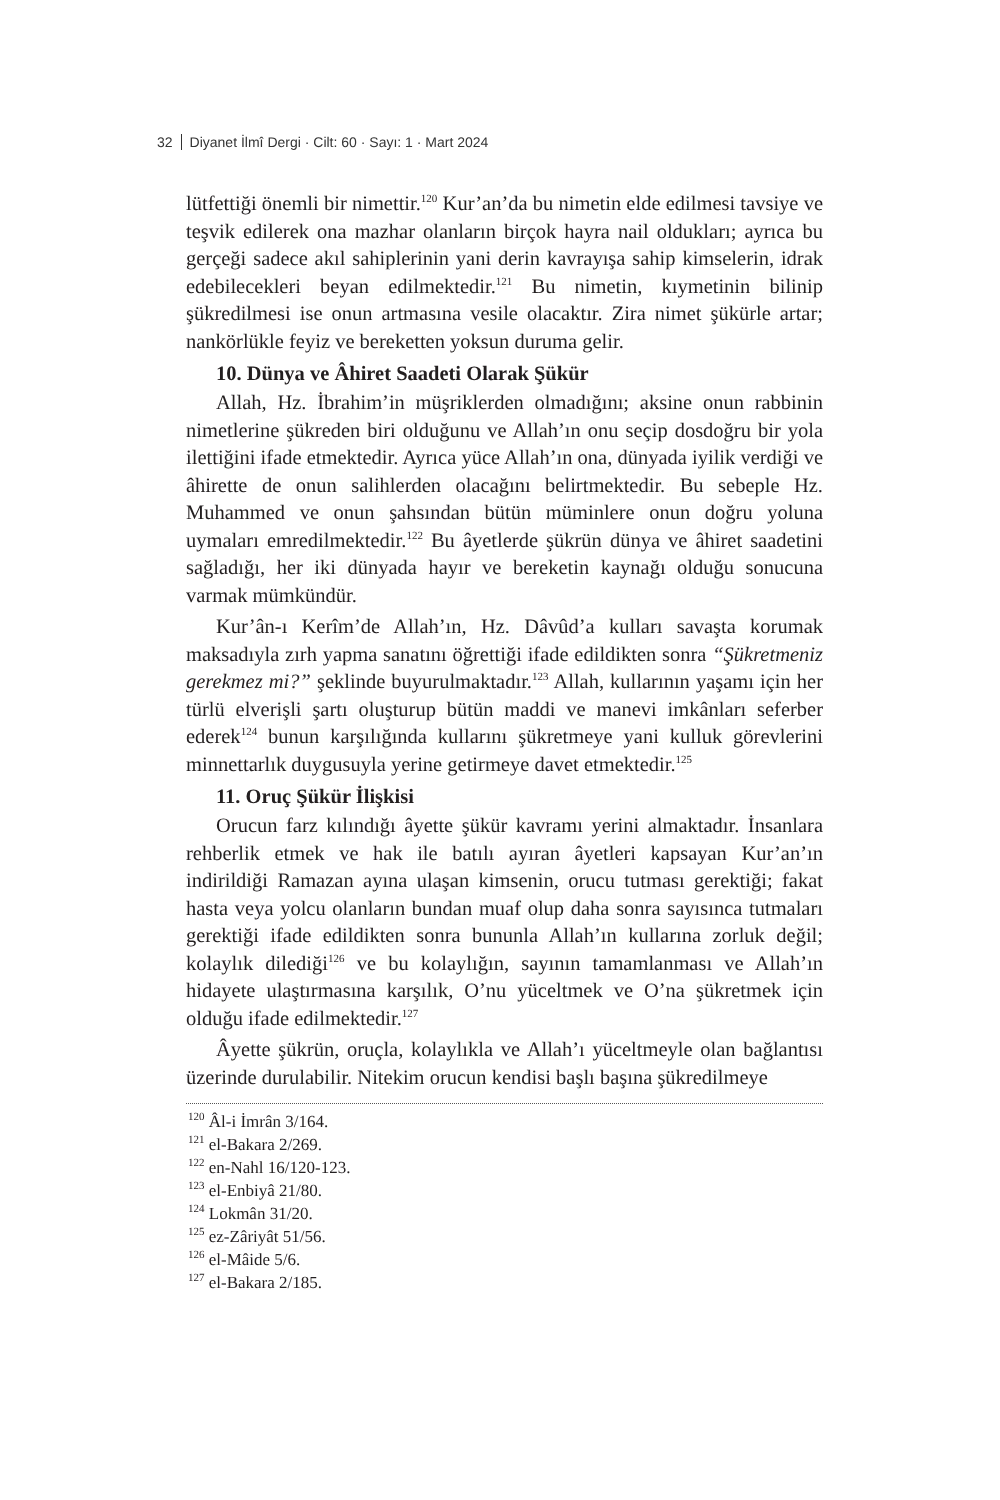32 Diyanet İlmî Dergi · Cilt: 60 · Sayı: 1 · Mart 2024
lütfettiği önemli bir nimettir.<sup>120</sup> Kur’an’da bu nimetin elde edilmesi tavsiye ve teşvik edilerek ona mazhar olanların birçok hayra nail oldukları; ayrıca bu gerçeği sadece akıl sahiplerinin yani derin kavrayışa sahip kimselerin, idrak edebilecekleri beyan edilmektedir.<sup>121</sup> Bu nimetin, kıymetinin bilinip şükredilmesi ise onun artmasına vesile olacaktır. Zira nimet şükürle artar; nankörlükle feyiz ve bereketten yoksun duruma gelir.
10. Dünya ve Âhiret Saadeti Olarak Şükür
Allah, Hz. İbrahim’in müşriklerden olmadığını; aksine onun rabbinin nimetlerine şükreden biri olduğunu ve Allah’ın onu seçip dosdoğru bir yola ilettiğini ifade etmektedir. Ayrıca yüce Allah’ın ona, dünyada iyilik verdiği ve âhirette de onun salihlerden olacağını belirtmektedir. Bu sebeple Hz. Muhammed ve onun şahsından bütün müminlere onun doğru yoluna uymaları emredilmektedir.<sup>122</sup> Bu âyetlerde şükrün dünya ve âhiret saadetini sağladığı, her iki dünyada hayır ve bereketin kaynağı olduğu sonucuna varmak mümkündür.
Kur’ân-ı Kerîm’de Allah’ın, Hz. Dâvûd’a kulları savaşta korumak maksadıyla zırh yapma sanatını öğrettiği ifade edildikten sonra “Şükretmeniz gerekmez mi?” şeklinde buyurulmaktadır.<sup>123</sup> Allah, kullarının yaşamı için her türlü elverişli şartı oluşturup bütün maddi ve manevi imkânları seferber ederek<sup>124</sup> bunun karşılığında kullarını şükretmeye yani kulluk görevlerini minnettarlık duygusuyla yerine getirmeye davet etmektedir.<sup>125</sup>
11. Oruç Şükür İlişkisi
Orucun farz kılındığı âyette şükür kavramı yerini almaktadır. İnsanlara rehberlik etmek ve hak ile batılı ayıran âyetleri kapsayan Kur’an’ın indirildiği Ramazan ayına ulaşan kimsenin, orucu tutması gerektiği; fakat hasta veya yolcu olanların bundan muaf olup daha sonra sayısınca tutmaları gerektiği ifade edildikten sonra bununla Allah’ın kullarına zorluk değil; kolaylık dilediği<sup>126</sup> ve bu kolaylığın, sayının tamamlanması ve Allah’ın hidayete ulaştırmasına karşılık, O’nu yüceltmek ve O’na şükretmek için olduğu ifade edilmektedir.<sup>127</sup>
Âyette şükrün, oruçla, kolaylıkla ve Allah’ı yüceltmeyle olan bağlantısı üzerinde durulabilir. Nitekim orucun kendisi başlı başına şükredilmeye
<sup>120</sup> Âl-i İmrân 3/164.
<sup>121</sup> el-Bakara 2/269.
<sup>122</sup> en-Nahl 16/120-123.
<sup>123</sup> el-Enbiyâ 21/80.
<sup>124</sup> Lokmân 31/20.
<sup>125</sup> ez-Zâriyât 51/56.
<sup>126</sup> el-Mâide 5/6.
<sup>127</sup> el-Bakara 2/185.